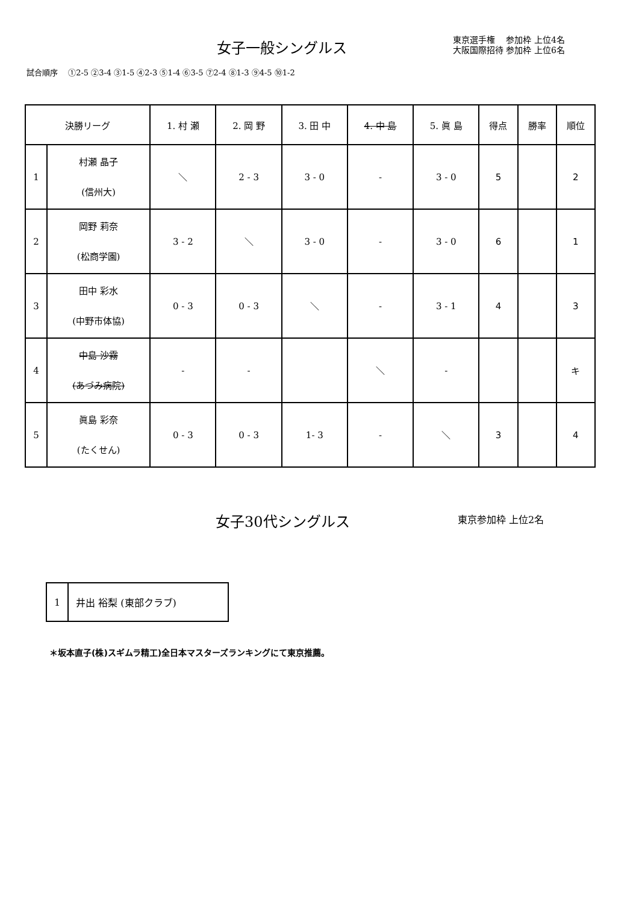女子一般シングルス
東京選手権　 参加枠 上位4名
大阪国際招待 参加枠 上位6名
試合順序　 ①2-5 ②3-4 ③1-5 ④2-3 ⑤1-4 ⑥3-5 ⑦2-4 ⑧1-3 ⑨4-5 ⑩1-2
| 決勝リーグ | | 1. 村 瀬 | 2. 岡 野 | 3. 田 中 | 4. 中 島 | 5. 眞 島 | 得点 | 勝率 | 順位 |
| --- | --- | --- | --- | --- | --- | --- | --- | --- | --- |
| 1 | 村瀬 晶子 (信州大) | ＼ | 2 - 3 | 3 - 0 | - | 3 - 0 | 5 | | 2 |
| 2 | 岡野 莉奈 (松商学園) | 3 - 2 | ＼ | 3 - 0 | - | 3 - 0 | 6 | | 1 |
| 3 | 田中 彩水 (中野市体協) | 0 - 3 | 0 - 3 | ＼ | - | 3 - 1 | 4 | | 3 |
| 4 | 中島 沙霧 (あづみ病院) | - | - | | ＼ | - | | | キ |
| 5 | 眞島 彩奈 (たくせん) | 0 - 3 | 0 - 3 | 1- 3 | - | ＼ | 3 | | 4 |
女子30代シングルス 東京参加枠 上位2名
| 1 | 井出 裕梨 (東部クラブ) |
＊坂本直子(株)スギムラ精工)全日本マスターズランキングにて東京推薦。